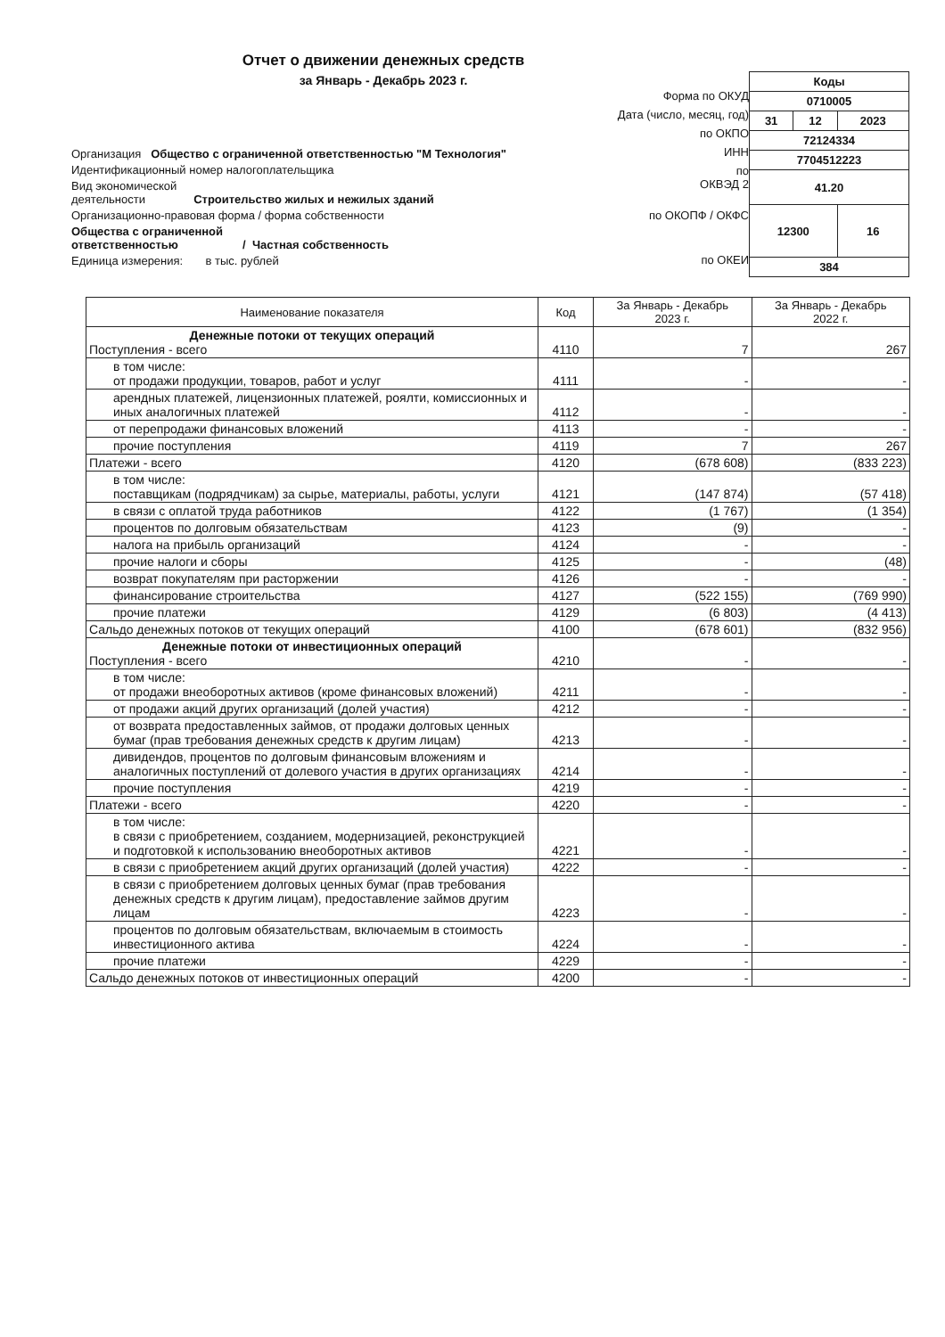Отчет о движении денежных средств
за Январь - Декабрь 2023 г.
Организация Общество с ограниченной ответственностью "М Технология"
Идентификационный номер налогоплательщика
Вид экономической
деятельности Строительство жилых и нежилых зданий
Организационно-правовая форма / форма собственности
Общества с ограниченной
ответственностью / Частная собственность
Единица измерения: в тыс. рублей
Форма по ОКУД
Дата (число, месяц, год)
по ОКПО
ИНН
по
ОКВЭД 2
по ОКОПФ / ОКФС
по ОКЕИ
| Коды | | |
| 0710005 | | |
| 31 | 12 | 2023 |
| 72124334 | | |
| 7704512223 | | |
| 41.20 | | |
| 12300 | | 16 |
| 384 | | |
| Наименование показателя | Код | За Январь - Декабрь 2023 г. | За Январь - Декабрь 2022 г. |
| --- | --- | --- | --- |
| Денежные потоки от текущих операций Поступления - всего | 4110 | 7 | 267 |
| в том числе: от продажи продукции, товаров, работ и услуг | 4111 | - | - |
| арендных платежей, лицензионных платежей, роялти, комиссионных и иных аналогичных платежей | 4112 | - | - |
| от перепродажи финансовых вложений | 4113 | - | - |
| прочие поступления | 4119 | 7 | 267 |
| Платежи - всего | 4120 | (678 608) | (833 223) |
| в том числе: поставщикам (подрядчикам) за сырье, материалы, работы, услуги | 4121 | (147 874) | (57 418) |
| в связи с оплатой труда работников | 4122 | (1 767) | (1 354) |
| процентов по долговым обязательствам | 4123 | (9) | - |
| налога на прибыль организаций | 4124 | - | - |
| прочие налоги и сборы | 4125 | - | (48) |
| возврат покупателям при расторжении | 4126 | - | - |
| финансирование строительства | 4127 | (522 155) | (769 990) |
| прочие платежи | 4129 | (6 803) | (4 413) |
| Сальдо денежных потоков от текущих операций | 4100 | (678 601) | (832 956) |
| Денежные потоки от инвестиционных операций Поступления - всего | 4210 | - | - |
| в том числе: от продажи внеоборотных активов (кроме финансовых вложений) | 4211 | - | - |
| от продажи акций других организаций (долей участия) | 4212 | - | - |
| от возврата предоставленных займов, от продажи долговых ценных бумаг (прав требования денежных средств к другим лицам) | 4213 | - | - |
| дивидендов, процентов по долговым финансовым вложениям и аналогичных поступлений от долевого участия в других организациях | 4214 | - | - |
| прочие поступления | 4219 | - | - |
| Платежи - всего | 4220 | - | - |
| в том числе: в связи с приобретением, созданием, модернизацией, реконструкцией и подготовкой к использованию внеоборотных активов | 4221 | - | - |
| в связи с приобретением акций других организаций (долей участия) | 4222 | - | - |
| в связи с приобретением долговых ценных бумаг (прав требования денежных средств к другим лицам), предоставление займов другим лицам | 4223 | - | - |
| процентов по долговым обязательствам, включаемым в стоимость инвестиционного актива | 4224 | - | - |
| прочие платежи | 4229 | - | - |
| Сальдо денежных потоков от инвестиционных операций | 4200 | - | - |